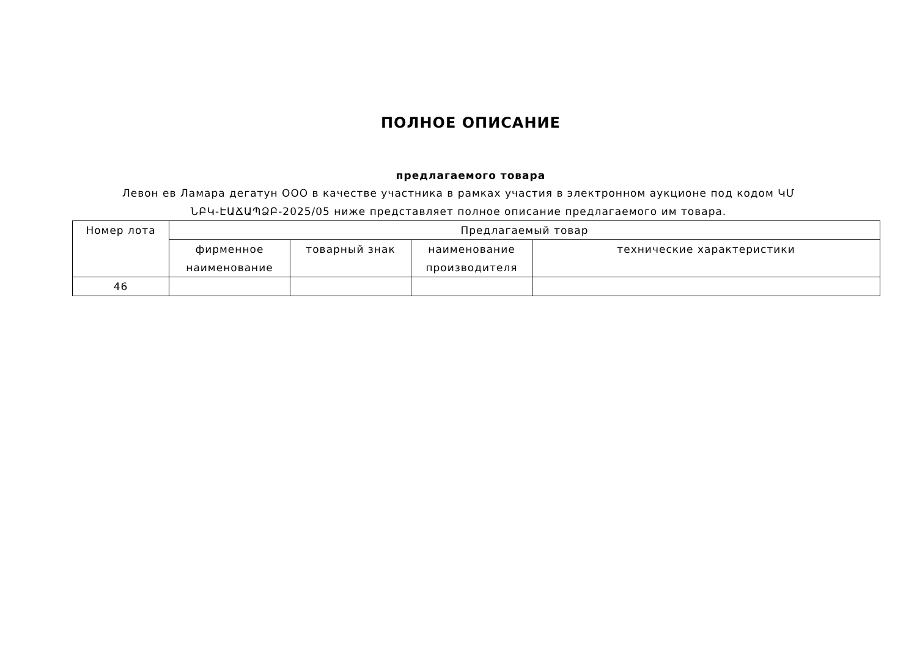ПОЛНОЕ ОПИСАНИЕ
предлагаемого товара
Левон ев Ламара дегатун ООО в качестве участника в рамках участия в электронном аукционе под кодом ԿՄ ՆԲԿ-ԷԱՃԱՊՁԲ-2025/05 ниже представляет полное описание предлагаемого им товара.
| Номер лота | Предлагаемый товар | | | |
| | фирменное наименование | товарный знак | наименование производителя | технические характеристики |
| 46 | | | | |